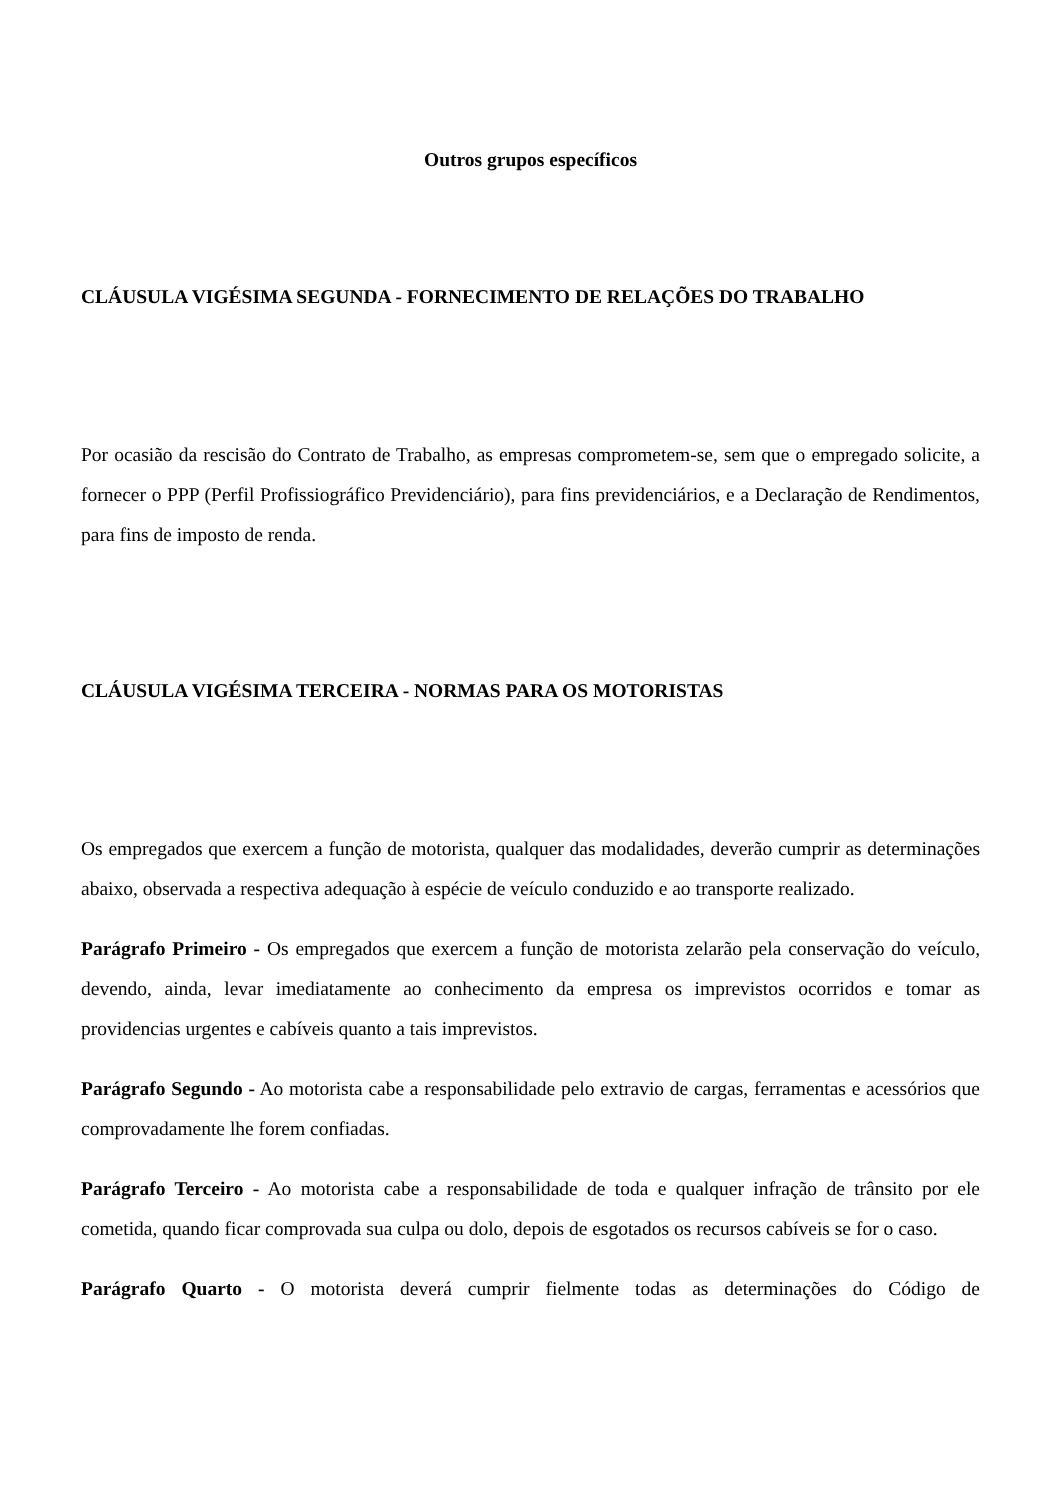Outros grupos específicos
CLÁUSULA VIGÉSIMA SEGUNDA - FORNECIMENTO DE RELAÇÕES DO TRABALHO
Por ocasião da rescisão do Contrato de Trabalho, as empresas comprometem-se, sem que o empregado solicite, a fornecer o PPP (Perfil Profissiográfico Previdenciário), para fins previdenciários, e a Declaração de Rendimentos, para fins de imposto de renda.
CLÁUSULA VIGÉSIMA TERCEIRA - NORMAS PARA OS MOTORISTAS
Os empregados que exercem a função de motorista, qualquer das modalidades, deverão cumprir as determinações abaixo, observada a respectiva adequação à espécie de veículo conduzido e ao transporte realizado.
Parágrafo Primeiro - Os empregados que exercem a função de motorista zelarão pela conservação do veículo, devendo, ainda, levar imediatamente ao conhecimento da empresa os imprevistos ocorridos e tomar as providencias urgentes e cabíveis quanto a tais imprevistos.
Parágrafo Segundo - Ao motorista cabe a responsabilidade pelo extravio de cargas, ferramentas e acessórios que comprovadamente lhe forem confiadas.
Parágrafo Terceiro - Ao motorista cabe a responsabilidade de toda e qualquer infração de trânsito por ele cometida, quando ficar comprovada sua culpa ou dolo, depois de esgotados os recursos cabíveis se for o caso.
Parágrafo Quarto - O motorista deverá cumprir fielmente todas as determinações do Código de